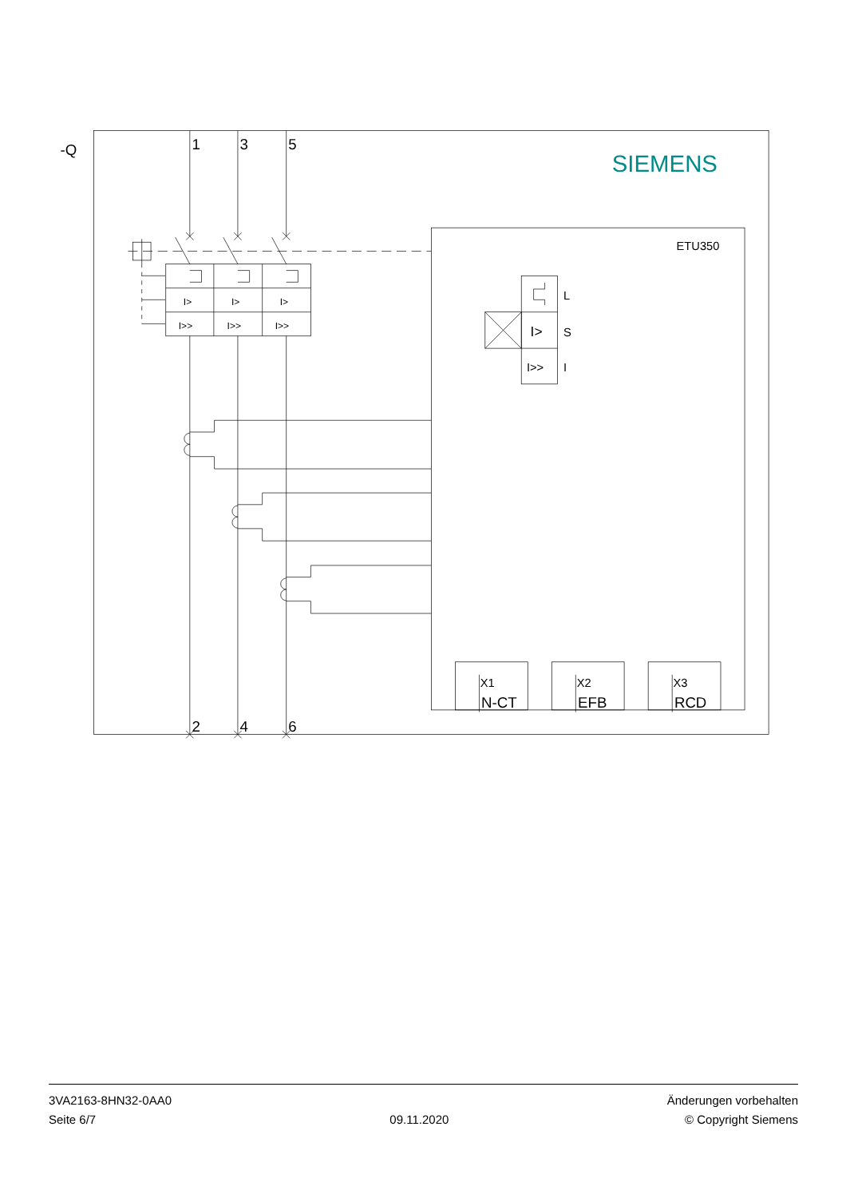-Q
1
3
5
2
4
6
N-CT
EFB
RCD
SIEMENS
ETU350
I>
I>
I>
I>>
I>>
I>>
L
I>
S
I>>
I
X1
X2
X3
3VA2163-8HN32-0AA0
Seite 6/7
09.11.2020 Änderungen vorbehalten
© Copyright Siemens